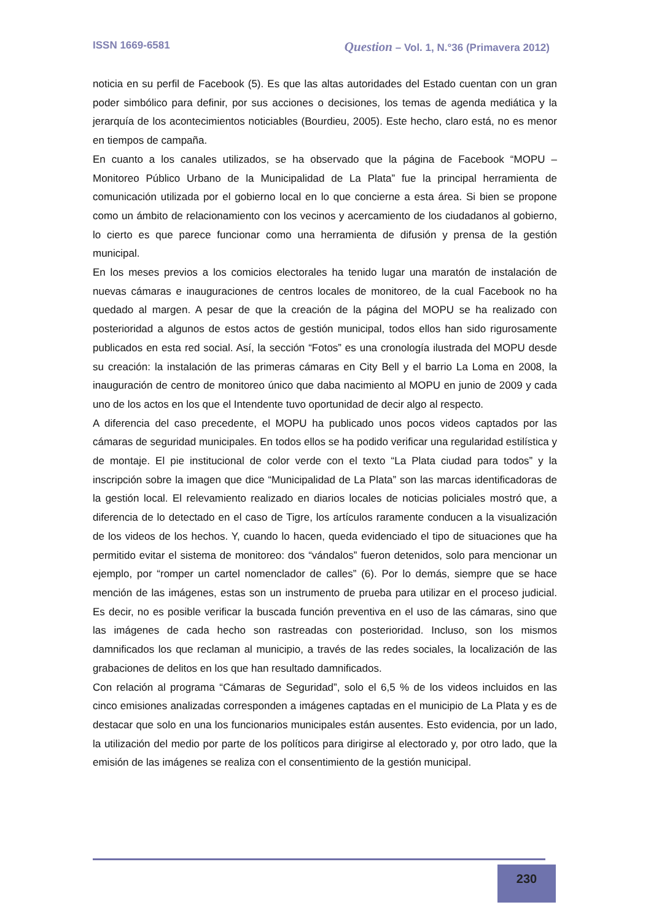ISSN 1669-6581 Question – Vol. 1, N.°36 (Primavera 2012)
noticia en su perfil de Facebook (5). Es que las altas autoridades del Estado cuentan con un gran poder simbólico para definir, por sus acciones o decisiones, los temas de agenda mediática y la jerarquía de los acontecimientos noticiables (Bourdieu, 2005). Este hecho, claro está, no es menor en tiempos de campaña.
En cuanto a los canales utilizados, se ha observado que la página de Facebook “MOPU – Monitoreo Público Urbano de la Municipalidad de La Plata” fue la principal herramienta de comunicación utilizada por el gobierno local en lo que concierne a esta área. Si bien se propone como un ámbito de relacionamiento con los vecinos y acercamiento de los ciudadanos al gobierno, lo cierto es que parece funcionar como una herramienta de difusión y prensa de la gestión municipal.
En los meses previos a los comicios electorales ha tenido lugar una maratón de instalación de nuevas cámaras e inauguraciones de centros locales de monitoreo, de la cual Facebook no ha quedado al margen. A pesar de que la creación de la página del MOPU se ha realizado con posterioridad a algunos de estos actos de gestión municipal, todos ellos han sido rigurosamente publicados en esta red social. Así, la sección “Fotos” es una cronología ilustrada del MOPU desde su creación: la instalación de las primeras cámaras en City Bell y el barrio La Loma en 2008, la inauguración de centro de monitoreo único que daba nacimiento al MOPU en junio de 2009 y cada uno de los actos en los que el Intendente tuvo oportunidad de decir algo al respecto.
A diferencia del caso precedente, el MOPU ha publicado unos pocos videos captados por las cámaras de seguridad municipales. En todos ellos se ha podido verificar una regularidad estilística y de montaje. El pie institucional de color verde con el texto “La Plata ciudad para todos” y la inscripción sobre la imagen que dice “Municipalidad de La Plata” son las marcas identificadoras de la gestión local. El relevamiento realizado en diarios locales de noticias policiales mostró que, a diferencia de lo detectado en el caso de Tigre, los artículos raramente conducen a la visualización de los videos de los hechos. Y, cuando lo hacen, queda evidenciado el tipo de situaciones que ha permitido evitar el sistema de monitoreo: dos “vándalos” fueron detenidos, solo para mencionar un ejemplo, por “romper un cartel nomenclador de calles” (6). Por lo demás, siempre que se hace mención de las imágenes, estas son un instrumento de prueba para utilizar en el proceso judicial. Es decir, no es posible verificar la buscada función preventiva en el uso de las cámaras, sino que las imágenes de cada hecho son rastreadas con posterioridad. Incluso, son los mismos damnificados los que reclaman al municipio, a través de las redes sociales, la localización de las grabaciones de delitos en los que han resultado damnificados.
Con relación al programa “Cámaras de Seguridad”, solo el 6,5 % de los videos incluidos en las cinco emisiones analizadas corresponden a imágenes captadas en el municipio de La Plata y es de destacar que solo en una los funcionarios municipales están ausentes. Esto evidencia, por un lado, la utilización del medio por parte de los políticos para dirigirse al electorado y, por otro lado, que la emisión de las imágenes se realiza con el consentimiento de la gestión municipal.
230